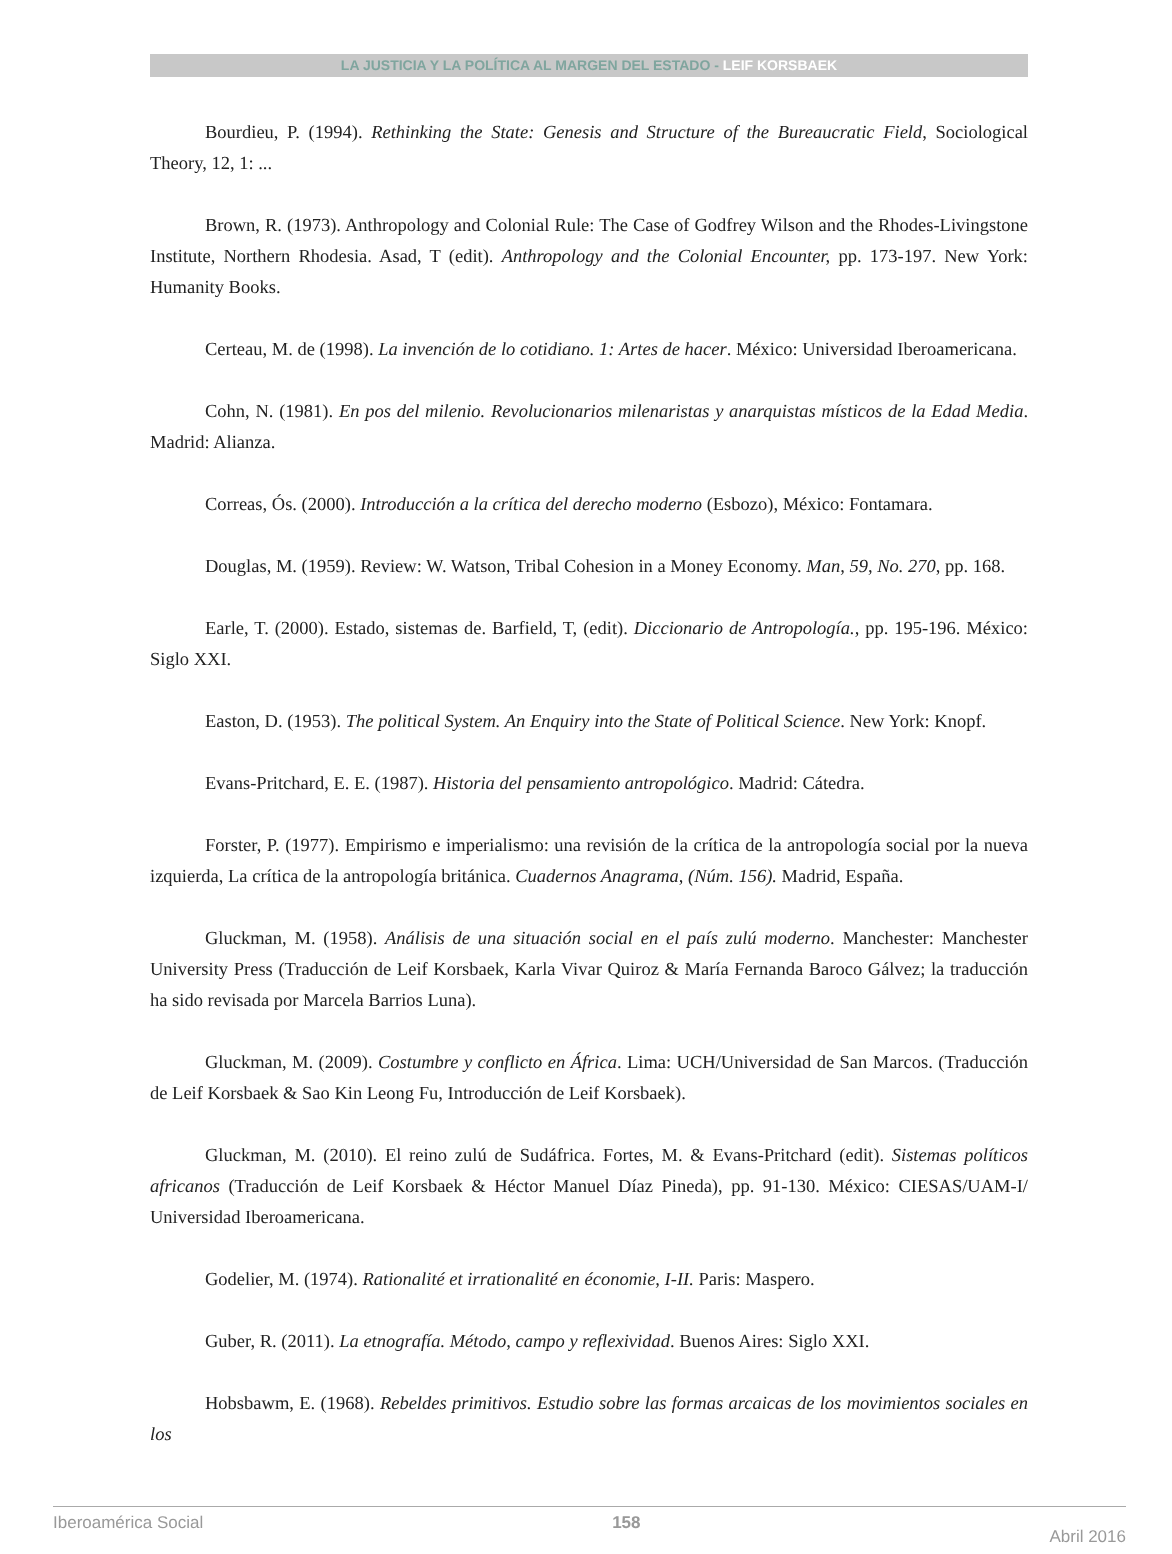LA JUSTICIA Y LA POLÍTICA AL MARGEN DEL ESTADO - LEIF KORSBAEK
Bourdieu, P. (1994). Rethinking the State: Genesis and Structure of the Bureaucratic Field, Sociological Theory, 12, 1: ...
Brown, R. (1973). Anthropology and Colonial Rule: The Case of Godfrey Wilson and the Rhodes-Livingstone Institute, Northern Rhodesia. Asad, T (edit). Anthropology and the Colonial Encounter, pp. 173-197. New York: Humanity Books.
Certeau, M. de (1998). La invención de lo cotidiano. 1: Artes de hacer. México: Universidad Iberoamericana.
Cohn, N. (1981). En pos del milenio. Revolucionarios milenaristas y anarquistas místicos de la Edad Media. Madrid: Alianza.
Correas, Ós. (2000). Introducción a la crítica del derecho moderno (Esbozo), México: Fontamara.
Douglas, M. (1959). Review: W. Watson, Tribal Cohesion in a Money Economy. Man, 59, No. 270, pp. 168.
Earle, T. (2000). Estado, sistemas de. Barfield, T, (edit). Diccionario de Antropología., pp. 195-196. México: Siglo XXI.
Easton, D. (1953). The political System. An Enquiry into the State of Political Science. New York: Knopf.
Evans-Pritchard, E. E. (1987). Historia del pensamiento antropológico. Madrid: Cátedra.
Forster, P. (1977). Empirismo e imperialismo: una revisión de la crítica de la antropología social por la nueva izquierda, La crítica de la antropología británica. Cuadernos Anagrama, (Núm. 156). Madrid, España.
Gluckman, M. (1958). Análisis de una situación social en el país zulú moderno. Manchester: Manchester University Press (Traducción de Leif Korsbaek, Karla Vivar Quiroz & María Fernanda Baroco Gálvez; la traducción ha sido revisada por Marcela Barrios Luna).
Gluckman, M. (2009). Costumbre y conflicto en África. Lima: UCH/Universidad de San Marcos. (Traducción de Leif Korsbaek & Sao Kin Leong Fu, Introducción de Leif Korsbaek).
Gluckman, M. (2010). El reino zulú de Sudáfrica. Fortes, M. & Evans-Pritchard (edit). Sistemas políticos africanos (Traducción de Leif Korsbaek & Héctor Manuel Díaz Pineda), pp. 91-130. México: CIESAS/UAM-I/ Universidad Iberoamericana.
Godelier, M. (1974). Rationalité et irrationalité en économie, I-II. Paris: Maspero.
Guber, R. (2011). La etnografía. Método, campo y reflexividad. Buenos Aires: Siglo XXI.
Hobsbawm, E. (1968). Rebeldes primitivos. Estudio sobre las formas arcaicas de los movimientos sociales en los
Iberoamérica Social 158 Abril 2016